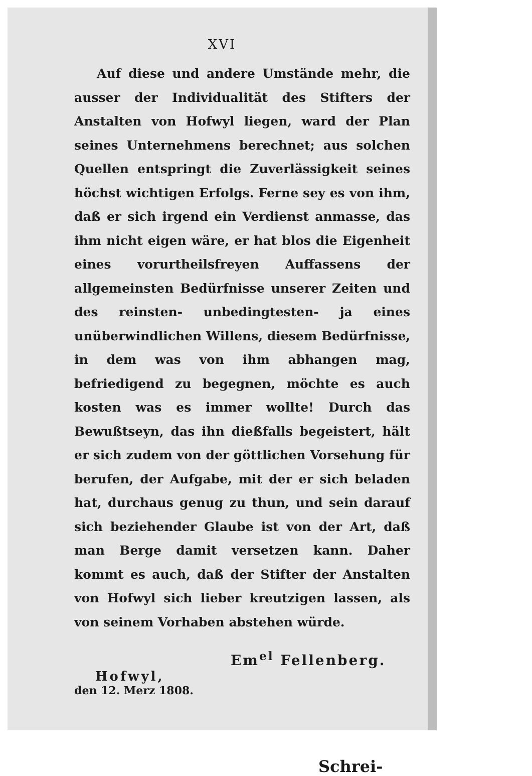XVI
Auf diese und andere Umstände mehr, die ausser der Individualität des Stifters der Anstalten von Hofwyl liegen, ward der Plan seines Unternehmens berechnet; aus solchen Quellen entspringt die Zuverlässigkeit seines höchst wichtigen Erfolgs. Ferne sey es von ihm, daß er sich irgend ein Verdienst anmasse, das ihm nicht eigen wäre, er hat blos die Eigenheit eines vorurtheilsfreyen Auffassens der allgemeinsten Bedürfnisse unserer Zeiten und des reinsten- unbedingtesten- ja eines unüberwindlichen Willens, diesem Bedürfnisse, in dem was von ihm abhangen mag, befriedigend zu begegnen, möchte es auch kosten was es immer wollte! Durch das Bewußtseyn, das ihn dießfalls begeistert, hält er sich zudem von der göttlichen Vorsehung für berufen, der Aufgabe, mit der er sich beladen hat, durchaus genug zu thun, und sein darauf sich beziehender Glaube ist von der Art, daß man Berge damit versetzen kann. Daher kommt es auch, daß der Stifter der Anstalten von Hofwyl sich lieber kreutzigen lassen, als von seinem Vorhaben abstehen würde.
Em<sup>el</sup> Fellenberg.
Hofwyl,
den 12. Merz 1808.
Schrei-